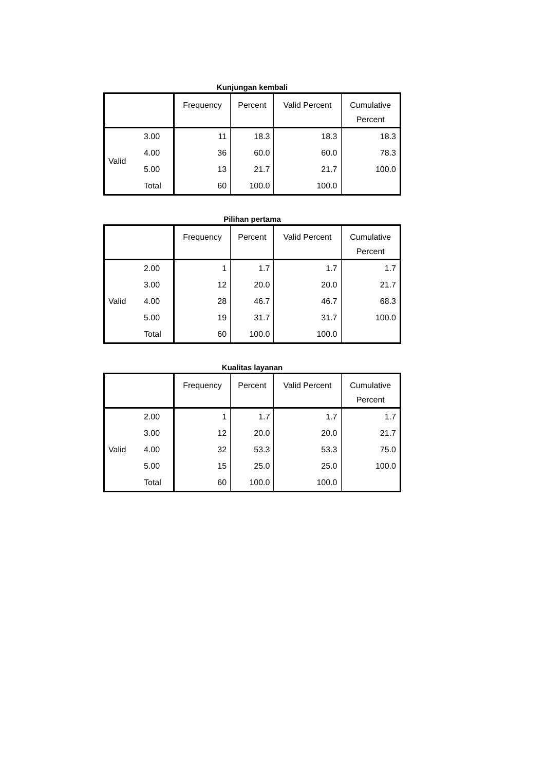Kunjungan kembali
| | | Frequency | Percent | Valid Percent | Cumulative Percent |
| --- | --- | --- | --- | --- | --- |
| Valid | 3.00 | 11 | 18.3 | 18.3 | 18.3 |
| | 4.00 | 36 | 60.0 | 60.0 | 78.3 |
| | 5.00 | 13 | 21.7 | 21.7 | 100.0 |
| | Total | 60 | 100.0 | 100.0 | |
Pilihan pertama
| | | Frequency | Percent | Valid Percent | Cumulative Percent |
| --- | --- | --- | --- | --- | --- |
| Valid | 2.00 | 1 | 1.7 | 1.7 | 1.7 |
| | 3.00 | 12 | 20.0 | 20.0 | 21.7 |
| | 4.00 | 28 | 46.7 | 46.7 | 68.3 |
| | 5.00 | 19 | 31.7 | 31.7 | 100.0 |
| | Total | 60 | 100.0 | 100.0 | |
Kualitas layanan
| | | Frequency | Percent | Valid Percent | Cumulative Percent |
| --- | --- | --- | --- | --- | --- |
| Valid | 2.00 | 1 | 1.7 | 1.7 | 1.7 |
| | 3.00 | 12 | 20.0 | 20.0 | 21.7 |
| | 4.00 | 32 | 53.3 | 53.3 | 75.0 |
| | 5.00 | 15 | 25.0 | 25.0 | 100.0 |
| | Total | 60 | 100.0 | 100.0 | |